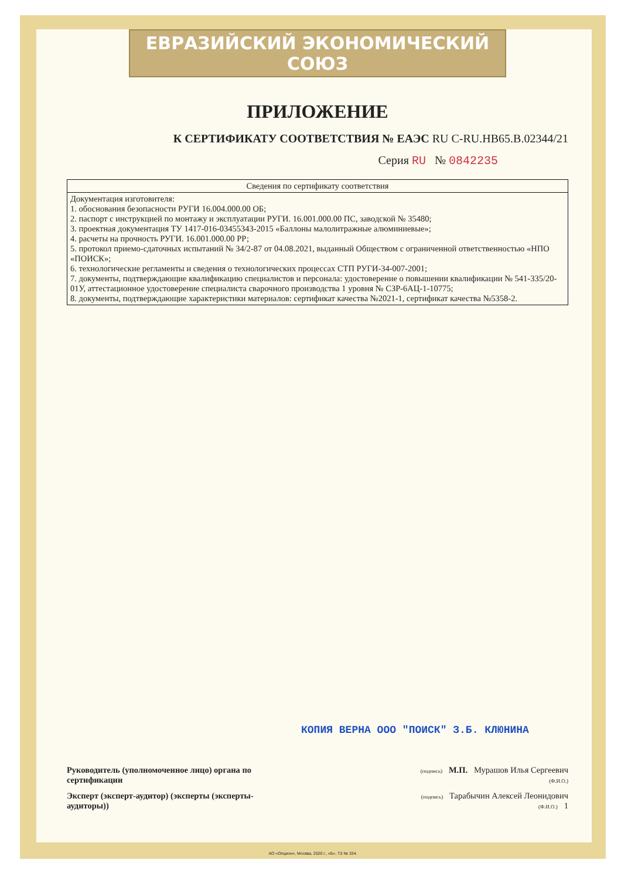ЕВРАЗИЙСКИЙ ЭКОНОМИЧЕСКИЙ СОЮЗ
ПРИЛОЖЕНИЕ
К СЕРТИФИКАТУ СООТВЕТСТВИЯ № ЕАЭС RU С-RU.НВ65.В.02344/21
Серия RU № 0842235
| Сведения по сертификату соответствия |
| --- |
| Документация изготовителя: 1. обоснования безопасности РУГИ 16.004.000.00 ОБ; 2. паспорт с инструкцией по монтажу и эксплуатации РУГИ. 16.001.000.00 ПС, заводской № 35480; 3. проектная документация ТУ 1417-016-03455343-2015 «Баллоны малолитражные алюминиевые»; 4. расчеты на прочность РУГИ. 16.001.000.00 РР; 5. протокол приемо-сдаточных испытаний № 34/2-87 от 04.08.2021, выданный Обществом с ограниченной ответственностью «НПО «ПОИСК»; 6. технологические регламенты и сведения о технологических процессах СТП РУГИ-34-007-2001; 7. документы, подтверждающие квалификацию специалистов и персонала: удостоверение о повышении квалификации № 541-335/20-01У, аттестационное удостоверение специалиста сварочного производства 1 уровня № СЗР-6АЦ-1-10775; 8. документы, подтверждающие характеристики материалов: сертификат качества №2021-1, сертификат качества №5358-2. |
КОПИЯ ВЕРНА ООО "ПОИСК" З.Б. КЛЮНИНА
Руководитель (уполномоченное лицо) органа по сертификации
(подпись) М.П. Мурашов Илья Сергеевич
(Ф.И.О.)
Эксперт (эксперт-аудитор) (эксперты (эксперты-аудиторы))
(подпись) Тарабычин Алексей Леонидович
(Ф.И.О.) 1
АО «Опцион», Москва, 2020 г., «Б», ТЗ № 334.